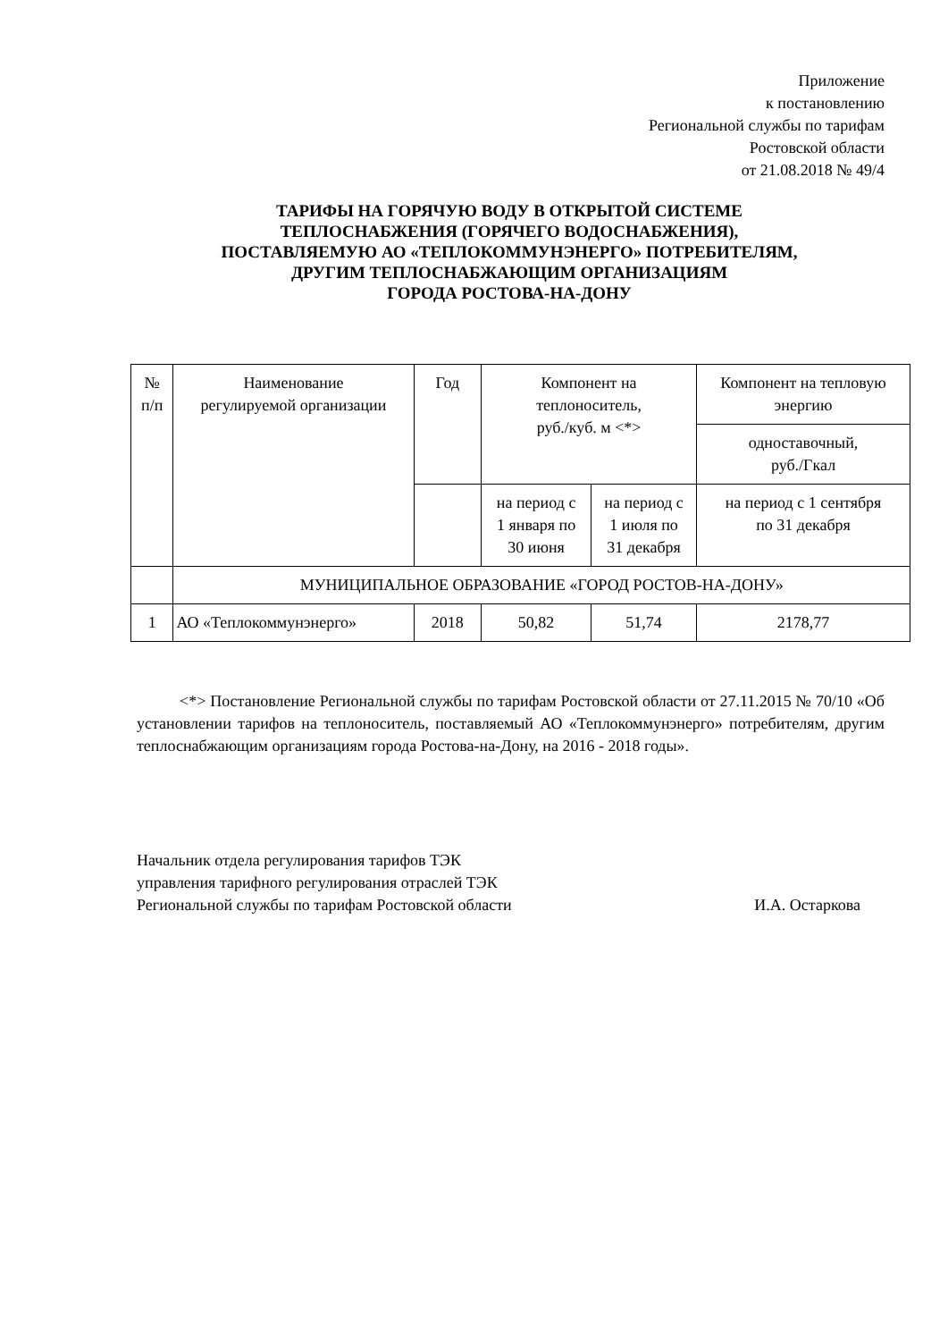Приложение
к постановлению
Региональной службы по тарифам
Ростовской области
от 21.08.2018 № 49/4
ТАРИФЫ НА ГОРЯЧУЮ ВОДУ В ОТКРЫТОЙ СИСТЕМЕ
ТЕПЛОСНАБЖЕНИЯ (ГОРЯЧЕГО ВОДОСНАБЖЕНИЯ),
ПОСТАВЛЯЕМУЮ АО «ТЕПЛОКОММУНЭНЕРГО» ПОТРЕБИТЕЛЯМ,
ДРУГИМ ТЕПЛОСНАБЖАЮЩИМ ОРГАНИЗАЦИЯМ
ГОРОДА РОСТОВА-НА-ДОНУ
| № п/п | Наименование регулируемой организации | Год | Компонент на теплоноситель, руб./куб. м <*> | | Компонент на тепловую энергию |
| --- | --- | --- | --- | --- | --- |
| | | | | | одноставочный, руб./Гкал |
| | | | на период с 1 января по 30 июня | на период с 1 июля по 31 декабря | на период с 1 сентября по 31 декабря |
| | МУНИЦИПАЛЬНОЕ ОБРАЗОВАНИЕ «ГОРОД РОСТОВ-НА-ДОНУ» | | | | |
| 1 | АО «Теплокоммунэнерго» | 2018 | 50,82 | 51,74 | 2178,77 |
<*> Постановление Региональной службы по тарифам Ростовской области от 27.11.2015 № 70/10 «Об установлении тарифов на теплоноситель, поставляемый АО «Теплокоммунэнерго» потребителям, другим теплоснабжающим организациям города Ростова-на-Дону, на 2016 - 2018 годы».
Начальник отдела регулирования тарифов ТЭК
управления тарифного регулирования отраслей ТЭК
Региональной службы по тарифам Ростовской области И.А. Остаркова